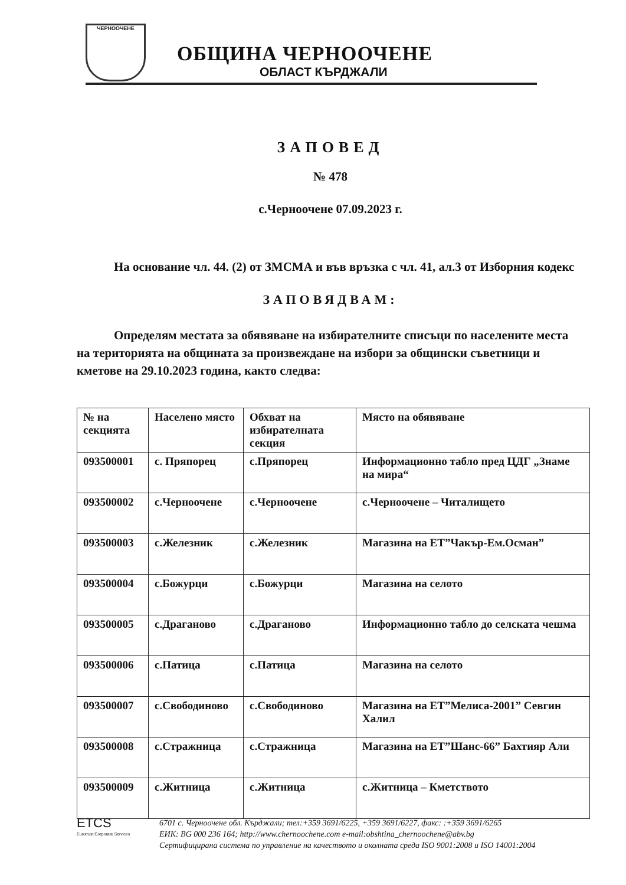ЧЕРНООЧЕНЕ
ОБЩИНА ЧЕРНООЧЕНЕ
ОБЛАСТ КЪРДЖАЛИ
ЗАПОВЕД
№ 478
с.Черноочене 07.09.2023 г.
На основание чл. 44. (2) от ЗМСМА и във връзка с чл. 41, ал.3 от Изборния кодекс
ЗАПОВЯДВАМ:
Определям местата за обявяване на избирателните списъци по населените места на територията на общината за произвеждане на избори за общински съветници и кметове на 29.10.2023 година, както следва:
| № на секцията | Населено място | Обхват на избирателната секция | Място на обявяване |
| 093500001 | с. Пряпорец | с.Пряпорец | Информационно табло пред ЦДГ „Знаме на мира“ |
| 093500002 | с.Черноочене | с.Черноочене | с.Черноочене – Читалището |
| 093500003 | с.Железник | с.Железник | Магазина на ЕТ”Чакър-Ем.Осман” |
| 093500004 | с.Божурци | с.Божурци | Магазина на селото |
| 093500005 | с.Драганово | с.Драганово | Информационно табло до селската чешма |
| 093500006 | с.Патица | с.Патица | Магазина на селото |
| 093500007 | с.Свободиново | с.Свободиново | Магазина на ЕТ”Мелиса-2001” Севгин Халил |
| 093500008 | с.Стражница | с.Стражница | Магазина на ЕТ”Шанс-66” Бахтияр Али |
| 093500009 | с.Житница | с.Житница | с.Житница – Кметството |
ETCS
Eurotrust Corporate Services
6701 с. Черноочене обл. Кърджали; тел:+359 3691/6225, +359 3691/6227, факс: :+359 3691/6265
ЕИК: BG 000 236 164; http://www.chernoochene.com e-mail:obshtina_chernoochene@abv.bg
Сертифицирана система по управление на качеството и околната среда ISO 9001:2008 и ISO 14001:2004